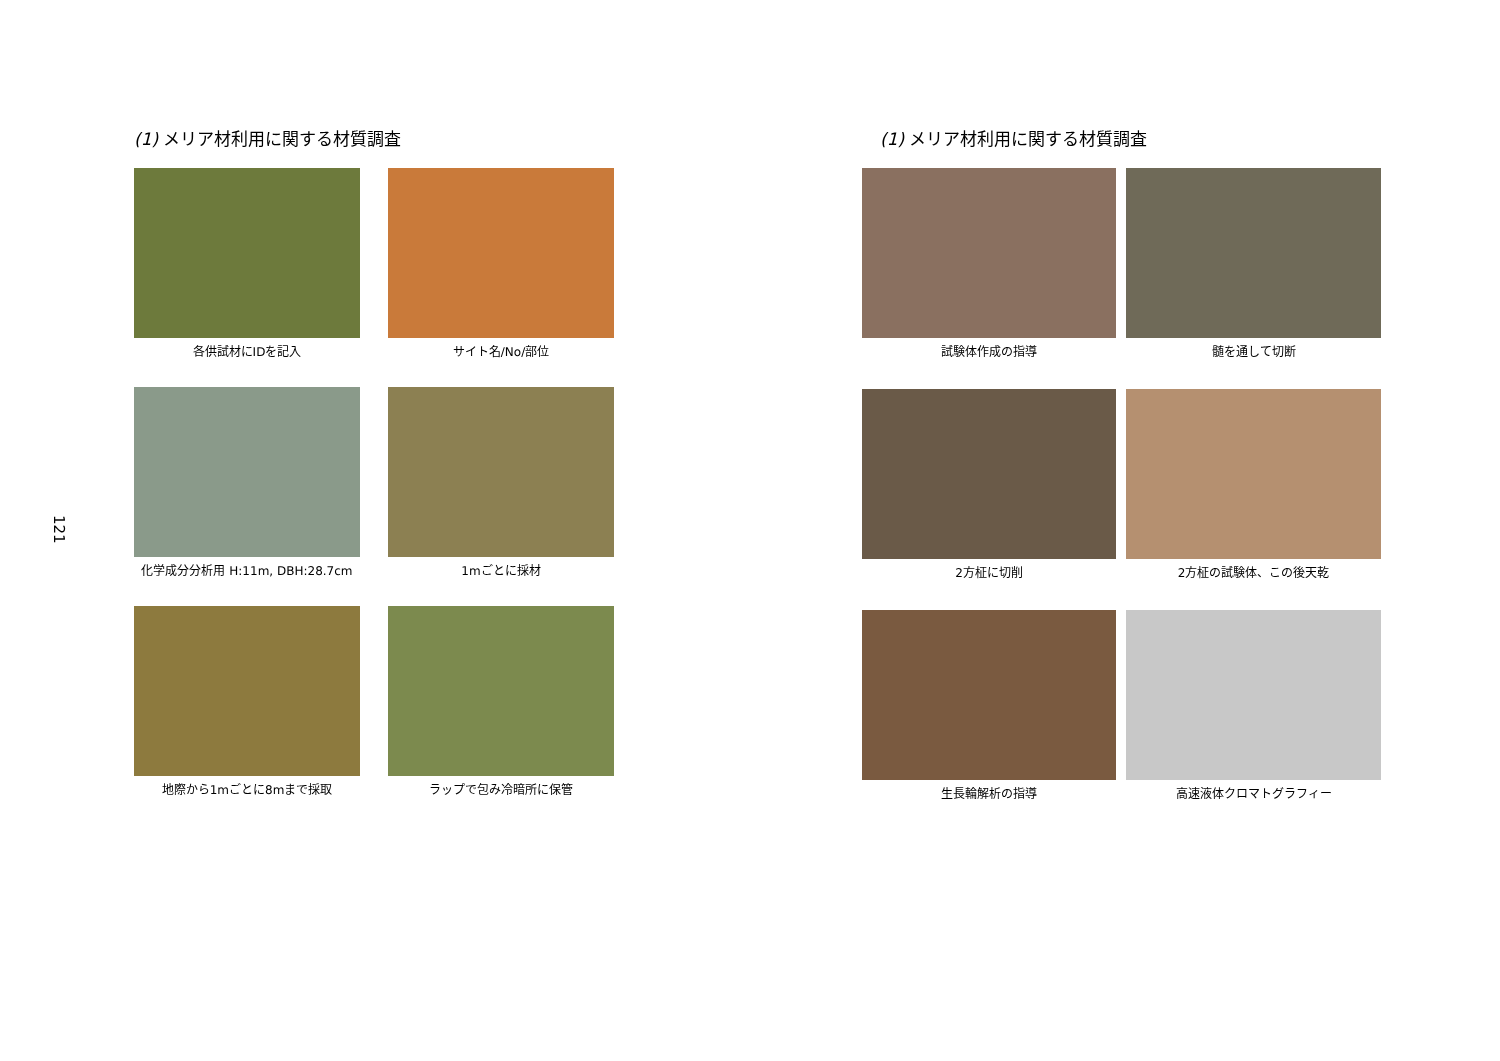121
(1) メリア材利用に関する材質調査
各供試材にIDを記入
サイト名/No/部位
化学成分分析用 H:11m, DBH:28.7cm
1mごとに採材
地際から1mごとに8mまで採取
ラップで包み冷暗所に保管
(1) メリア材利用に関する材質調査
試験体作成の指導
髄を通して切断
2方柾に切削
2方柾の試験体、この後天乾
生長輪解析の指導
高速液体クロマトグラフィー